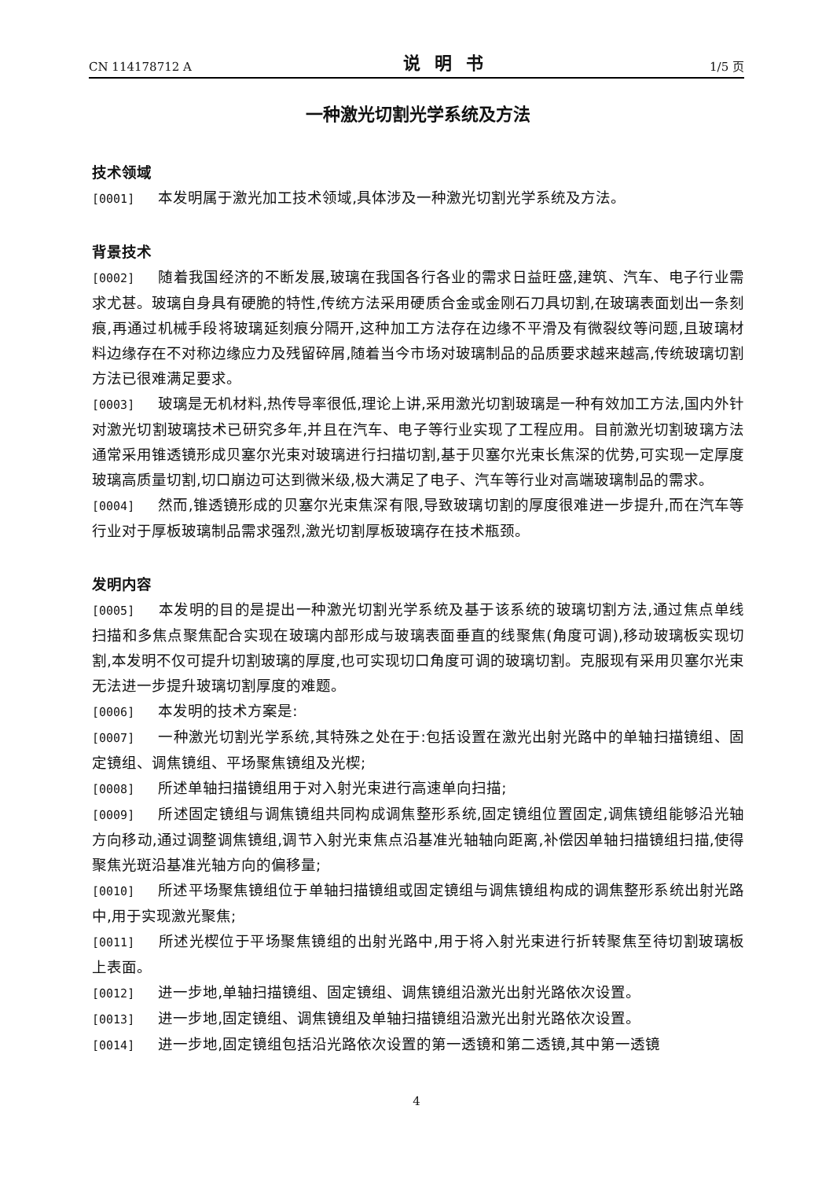CN 114178712 A 说明书 1/5 页
一种激光切割光学系统及方法
技术领域
[0001] 本发明属于激光加工技术领域,具体涉及一种激光切割光学系统及方法。
背景技术
[0002] 随着我国经济的不断发展,玻璃在我国各行各业的需求日益旺盛,建筑、汽车、电子行业需求尤甚。玻璃自身具有硬脆的特性,传统方法采用硬质合金或金刚石刀具切割,在玻璃表面划出一条刻痕,再通过机械手段将玻璃延刻痕分隔开,这种加工方法存在边缘不平滑及有微裂纹等问题,且玻璃材料边缘存在不对称边缘应力及残留碎屑,随着当今市场对玻璃制品的品质要求越来越高,传统玻璃切割方法已很难满足要求。
[0003] 玻璃是无机材料,热传导率很低,理论上讲,采用激光切割玻璃是一种有效加工方法,国内外针对激光切割玻璃技术已研究多年,并且在汽车、电子等行业实现了工程应用。目前激光切割玻璃方法通常采用锥透镜形成贝塞尔光束对玻璃进行扫描切割,基于贝塞尔光束长焦深的优势,可实现一定厚度玻璃高质量切割,切口崩边可达到微米级,极大满足了电子、汽车等行业对高端玻璃制品的需求。
[0004] 然而,锥透镜形成的贝塞尔光束焦深有限,导致玻璃切割的厚度很难进一步提升,而在汽车等行业对于厚板玻璃制品需求强烈,激光切割厚板玻璃存在技术瓶颈。
发明内容
[0005] 本发明的目的是提出一种激光切割光学系统及基于该系统的玻璃切割方法,通过焦点单线扫描和多焦点聚焦配合实现在玻璃内部形成与玻璃表面垂直的线聚焦(角度可调),移动玻璃板实现切割,本发明不仅可提升切割玻璃的厚度,也可实现切口角度可调的玻璃切割。克服现有采用贝塞尔光束无法进一步提升玻璃切割厚度的难题。
[0006] 本发明的技术方案是:
[0007] 一种激光切割光学系统,其特殊之处在于:包括设置在激光出射光路中的单轴扫描镜组、固定镜组、调焦镜组、平场聚焦镜组及光楔;
[0008] 所述单轴扫描镜组用于对入射光束进行高速单向扫描;
[0009] 所述固定镜组与调焦镜组共同构成调焦整形系统,固定镜组位置固定,调焦镜组能够沿光轴方向移动,通过调整调焦镜组,调节入射光束焦点沿基准光轴轴向距离,补偿因单轴扫描镜组扫描,使得聚焦光斑沿基准光轴方向的偏移量;
[0010] 所述平场聚焦镜组位于单轴扫描镜组或固定镜组与调焦镜组构成的调焦整形系统出射光路中,用于实现激光聚焦;
[0011] 所述光楔位于平场聚焦镜组的出射光路中,用于将入射光束进行折转聚焦至待切割玻璃板上表面。
[0012] 进一步地,单轴扫描镜组、固定镜组、调焦镜组沿激光出射光路依次设置。
[0013] 进一步地,固定镜组、调焦镜组及单轴扫描镜组沿激光出射光路依次设置。
[0014] 进一步地,固定镜组包括沿光路依次设置的第一透镜和第二透镜,其中第一透镜
4